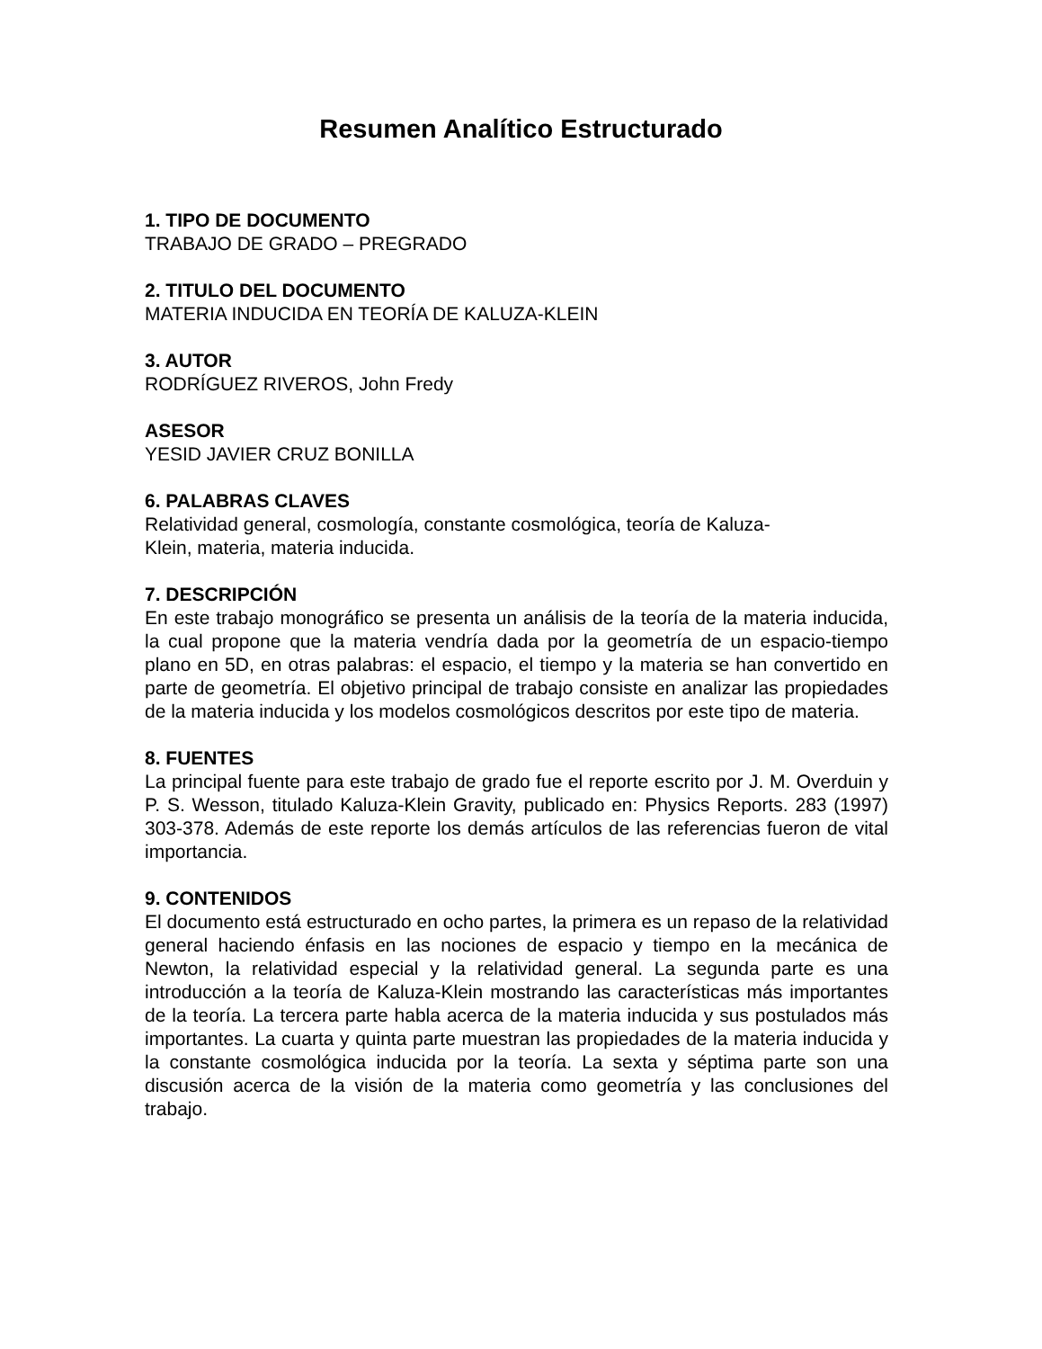Resumen Analítico Estructurado
1. TIPO DE DOCUMENTO
TRABAJO DE GRADO – PREGRADO
2. TITULO DEL DOCUMENTO
MATERIA INDUCIDA EN TEORÍA DE KALUZA-KLEIN
3. AUTOR
RODRÍGUEZ RIVEROS, John Fredy
ASESOR
YESID JAVIER CRUZ BONILLA
6. PALABRAS CLAVES
Relatividad general, cosmología, constante cosmológica, teoría de Kaluza-
Klein, materia, materia inducida.
7. DESCRIPCIÓN
En este trabajo monográfico se presenta un análisis de la teoría de la materia inducida, la cual propone que la materia vendría dada por la geometría de un espacio-tiempo plano en 5D, en otras palabras: el espacio, el tiempo y la materia se han convertido en parte de geometría. El objetivo principal de trabajo consiste en analizar las propiedades de la materia inducida y los modelos cosmológicos descritos por este tipo de materia.
8. FUENTES
La principal fuente para este trabajo de grado fue el reporte escrito por J. M. Overduin y P. S. Wesson, titulado Kaluza-Klein Gravity, publicado en: Physics Reports. 283 (1997) 303-378. Además de este reporte los demás artículos de las referencias fueron de vital importancia.
9. CONTENIDOS
El documento está estructurado en ocho partes, la primera es un repaso de la relatividad general haciendo énfasis en las nociones de espacio y tiempo en la mecánica de Newton, la relatividad especial y la relatividad general. La segunda parte es una introducción a la teoría de Kaluza-Klein mostrando las características más importantes de la teoría. La tercera parte habla acerca de la materia inducida y sus postulados más importantes. La cuarta y quinta parte muestran las propiedades de la materia inducida y la constante cosmológica inducida por la teoría. La sexta y séptima parte son una discusión acerca de la visión de la materia como geometría y las conclusiones del trabajo.